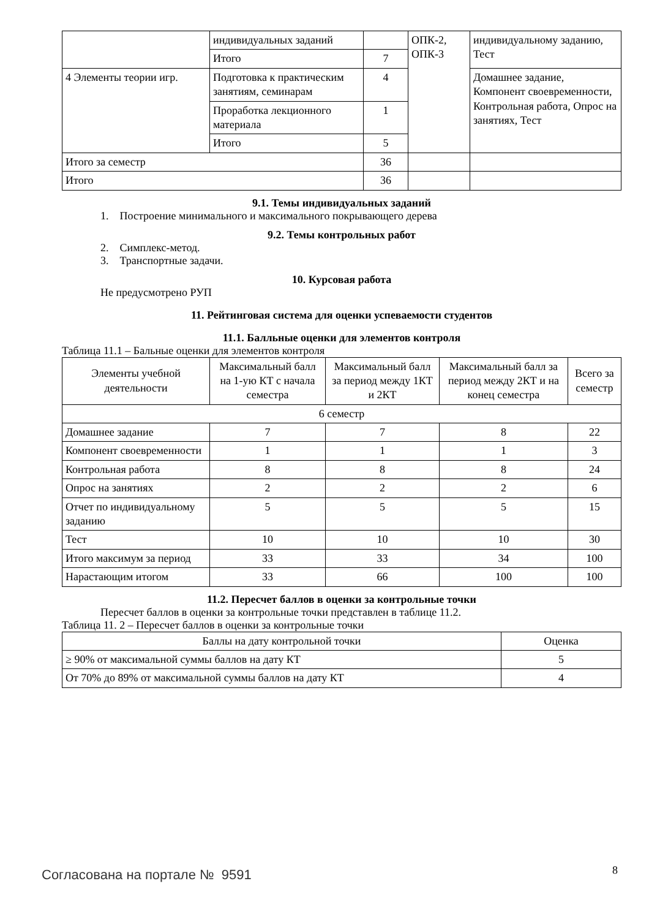| | индивидуальных заданий | | ОПК-2, ОПК-3 | индивидуальному заданию, Тест |
| | Итого | 7 | | |
| 4 Элементы теории игр. | Подготовка к практическим занятиям, семинарам | 4 | | Домашнее задание, Компонент своевременности, Контрольная работа, Опрос на занятиях, Тест |
| | Проработка лекционного материала | 1 | | |
| | Итого | 5 | | |
| Итого за семестр | | 36 | | |
| Итого | | 36 | | |
9.1. Темы индивидуальных заданий
1. Построение минимального и максимального покрывающего дерева
9.2. Темы контрольных работ
2. Симплекс-метод.
3. Транспортные задачи.
10. Курсовая работа
Не предусмотрено РУП
11. Рейтинговая система для оценки успеваемости студентов
11.1. Балльные оценки для элементов контроля
Таблица 11.1 – Бальные оценки для элементов контроля
| Элементы учебной деятельности | Максимальный балл на 1-ую КТ с начала семестра | Максимальный балл за период между 1КТ и 2КТ | Максимальный балл за период между 2КТ и на конец семестра | Всего за семестр |
| --- | --- | --- | --- | --- |
| 6 семестр | | | | |
| Домашнее задание | 7 | 7 | 8 | 22 |
| Компонент своевременности | 1 | 1 | 1 | 3 |
| Контрольная работа | 8 | 8 | 8 | 24 |
| Опрос на занятиях | 2 | 2 | 2 | 6 |
| Отчет по индивидуальному заданию | 5 | 5 | 5 | 15 |
| Тест | 10 | 10 | 10 | 30 |
| Итого максимум за период | 33 | 33 | 34 | 100 |
| Нарастающим итогом | 33 | 66 | 100 | 100 |
11.2. Пересчет баллов в оценки за контрольные точки
Пересчет баллов в оценки за контрольные точки представлен в таблице 11.2.
Таблица 11. 2 – Пересчет баллов в оценки за контрольные точки
| Баллы на дату контрольной точки | Оценка |
| --- | --- |
| ≥ 90% от максимальной суммы баллов на дату КТ | 5 |
| От 70% до 89% от максимальной суммы баллов на дату КТ | 4 |
Согласована на портале № 9591 8